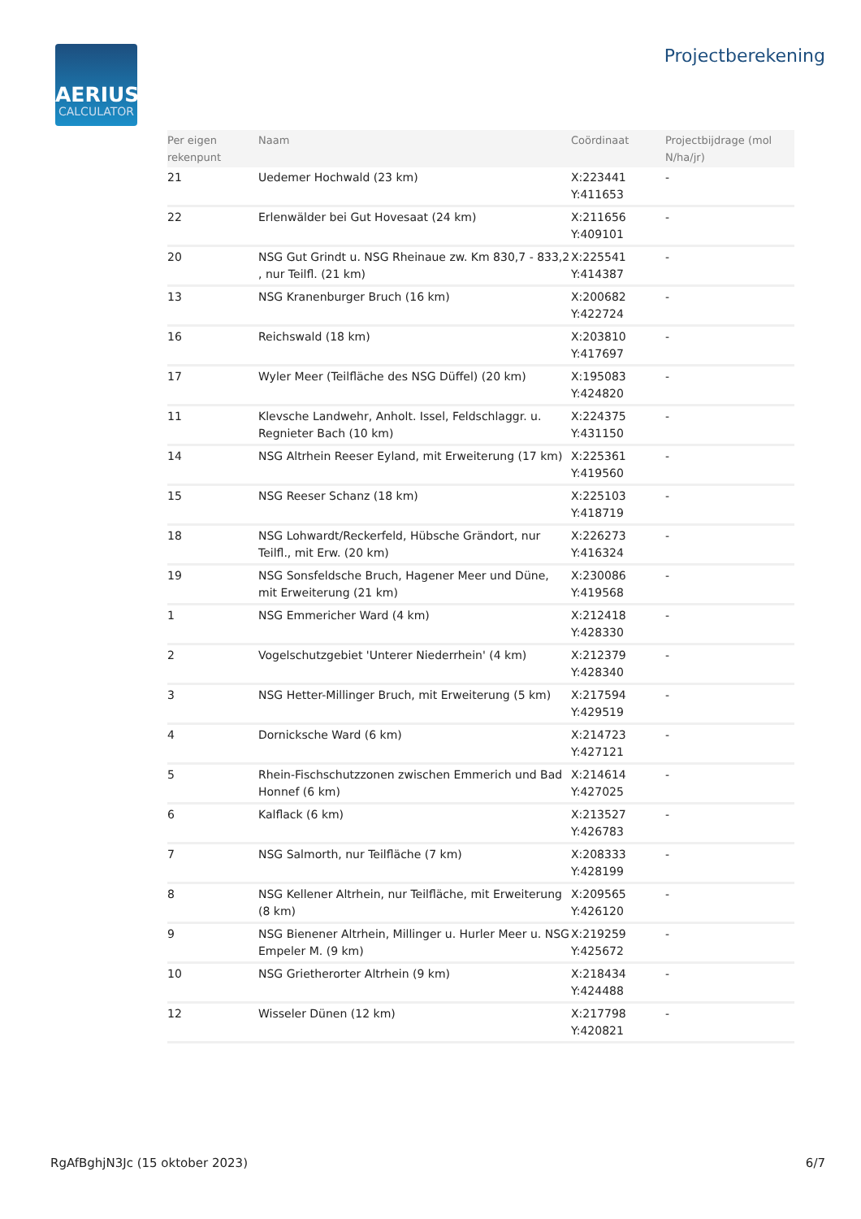AERIUS
CALCULATOR
Projectberekening
| Per eigen rekenpunt | Naam | Coördinaat | Projectbijdrage (mol N/ha/jr) |
| --- | --- | --- | --- |
| 21 | Uedemer Hochwald (23 km) | X:223441 Y:411653 | - |
| 22 | Erlenwälder bei Gut Hovesaat (24 km) | X:211656 Y:409101 | - |
| 20 | NSG Gut Grindt u. NSG Rheinaue zw. Km 830,7 - 833,2 , nur Teilfl. (21 km) | X:225541 Y:414387 | - |
| 13 | NSG Kranenburger Bruch (16 km) | X:200682 Y:422724 | - |
| 16 | Reichswald (18 km) | X:203810 Y:417697 | - |
| 17 | Wyler Meer (Teilfläche des NSG Düffel) (20 km) | X:195083 Y:424820 | - |
| 11 | Klevsche Landwehr, Anholt. Issel, Feldschlaggr. u. Regnieter Bach (10 km) | X:224375 Y:431150 | - |
| 14 | NSG Altrhein Reeser Eyland, mit Erweiterung (17 km) | X:225361 Y:419560 | - |
| 15 | NSG Reeser Schanz (18 km) | X:225103 Y:418719 | - |
| 18 | NSG Lohwardt/Reckerfeld, Hübsche Grändort, nur Teilfl., mit Erw. (20 km) | X:226273 Y:416324 | - |
| 19 | NSG Sonsfeldsche Bruch, Hagener Meer und Düne, mit Erweiterung (21 km) | X:230086 Y:419568 | - |
| 1 | NSG Emmericher Ward (4 km) | X:212418 Y:428330 | - |
| 2 | Vogelschutzgebiet 'Unterer Niederrhein' (4 km) | X:212379 Y:428340 | - |
| 3 | NSG Hetter-Millinger Bruch, mit Erweiterung (5 km) | X:217594 Y:429519 | - |
| 4 | Dornicksche Ward (6 km) | X:214723 Y:427121 | - |
| 5 | Rhein-Fischschutzzonen zwischen Emmerich und Bad Honnef (6 km) | X:214614 Y:427025 | - |
| 6 | Kalflack (6 km) | X:213527 Y:426783 | - |
| 7 | NSG Salmorth, nur Teilfläche (7 km) | X:208333 Y:428199 | - |
| 8 | NSG Kellener Altrhein, nur Teilfläche, mit Erweiterung (8 km) | X:209565 Y:426120 | - |
| 9 | NSG Bienener Altrhein, Millinger u. Hurler Meer u. NSG Empeler M. (9 km) | X:219259 Y:425672 | - |
| 10 | NSG Grietherorter Altrhein (9 km) | X:218434 Y:424488 | - |
| 12 | Wisseler Dünen (12 km) | X:217798 Y:420821 | - |
RgAfBghjN3Jc (15 oktober 2023) 6/7